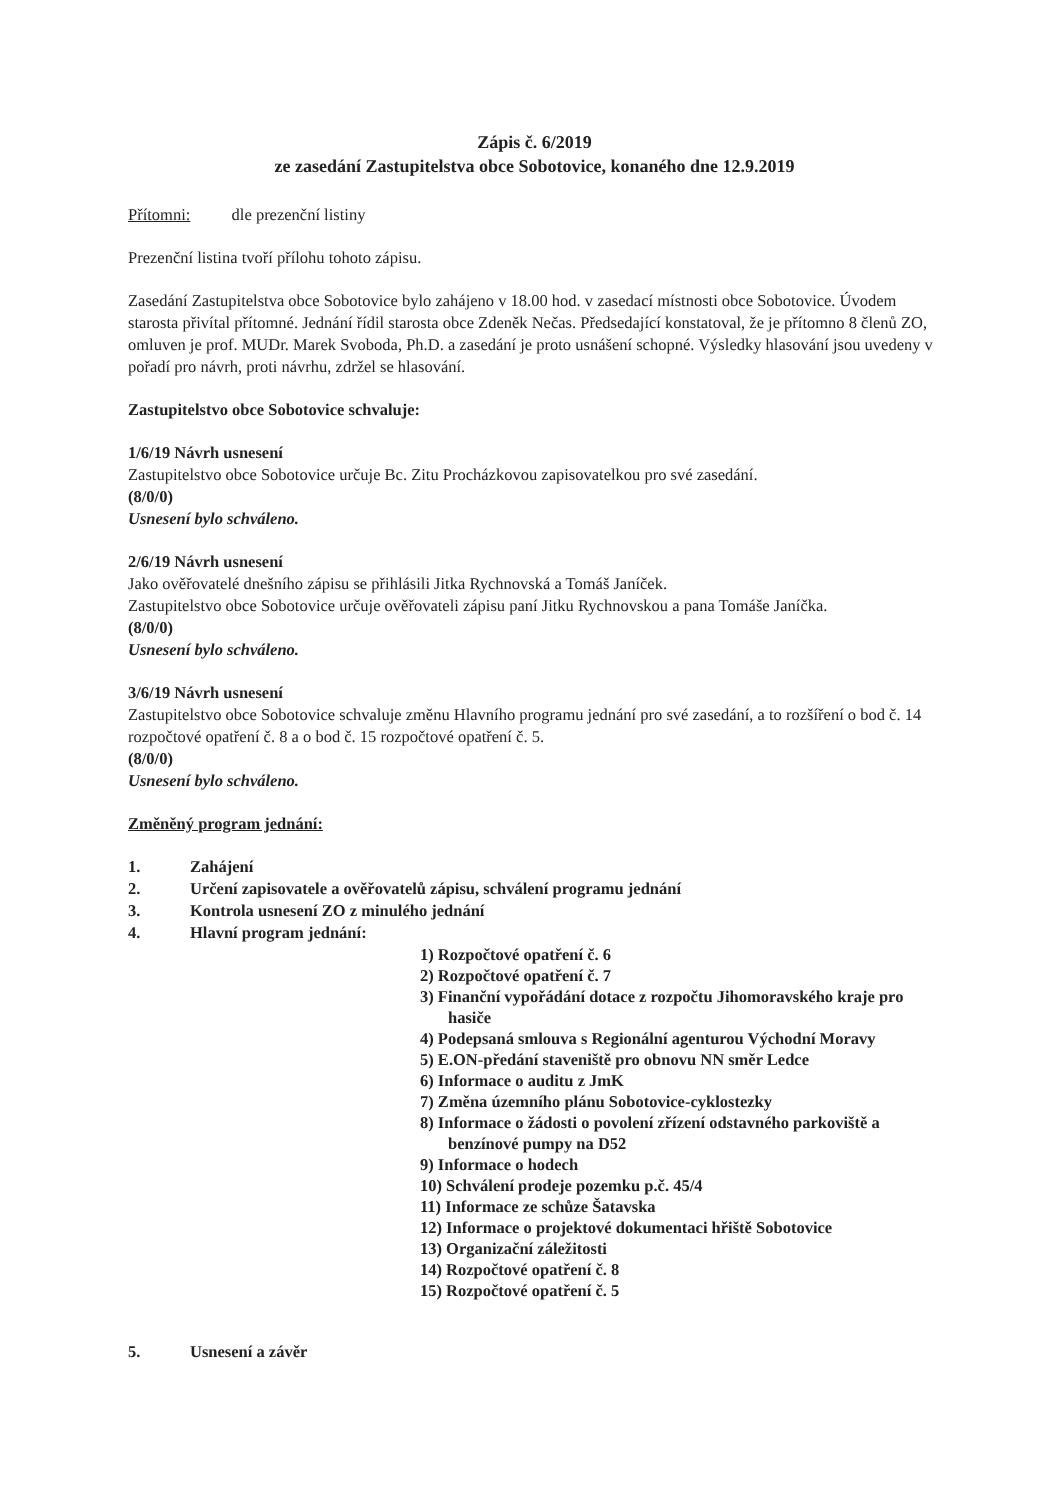Zápis č. 6/2019
ze zasedání Zastupitelstva obce Sobotovice, konaného dne 12.9.2019
Přítomni: dle prezenční listiny
Prezenční listina tvoří přílohu tohoto zápisu.
Zasedání Zastupitelstva obce Sobotovice bylo zahájeno v 18.00 hod. v zasedací místnosti obce Sobotovice. Úvodem starosta přivítal přítomné. Jednání řídil starosta obce Zdeněk Nečas. Předsedající konstatoval, že je přítomno 8 členů ZO, omluven je prof. MUDr. Marek Svoboda, Ph.D. a zasedání je proto usnášení schopné. Výsledky hlasování jsou uvedeny v pořadí pro návrh, proti návrhu, zdržel se hlasování.
Zastupitelstvo obce Sobotovice schvaluje:
1/6/19 Návrh usnesení
Zastupitelstvo obce Sobotovice určuje Bc. Zitu Procházkovou zapisovatelkou pro své zasedání.
(8/0/0)
Usnesení bylo schváleno.
2/6/19 Návrh usnesení
Jako ověřovatelé dnešního zápisu se přihlásili Jitka Rychnovská a Tomáš Janíček.
Zastupitelstvo obce Sobotovice určuje ověřovateli zápisu paní Jitku Rychnovskou a pana Tomáše Janíčka.
(8/0/0)
Usnesení bylo schváleno.
3/6/19 Návrh usnesení
Zastupitelstvo obce Sobotovice schvaluje změnu Hlavního programu jednání pro své zasedání, a to rozšíření o bod č. 14 rozpočtové opatření č. 8 a o bod č. 15 rozpočtové opatření č. 5.
(8/0/0)
Usnesení bylo schváleno.
Změněný program jednání:
1. Zahájení
2. Určení zapisovatele a ověřovatelů zápisu, schválení programu jednání
3. Kontrola usnesení ZO z minulého jednání
4. Hlavní program jednání:
1) Rozpočtové opatření č. 6
2) Rozpočtové opatření č. 7
3) Finanční vypořádání dotace z rozpočtu Jihomoravského kraje pro hasiče
4) Podepsaná smlouva s Regionální agenturou Východní Moravy
5) E.ON-předání staveniště pro obnovu NN směr Ledce
6) Informace o auditu z JmK
7) Změna územního plánu Sobotovice-cyklostezky
8) Informace o žádosti o povolení zřízení odstavného parkoviště a benzínové pumpy na D52
9) Informace o hodech
10) Schválení prodeje pozemku p.č. 45/4
11) Informace ze schůze Šatavska
12) Informace o projektové dokumentaci hřiště Sobotovice
13) Organizační záležitosti
14) Rozpočtové opatření č. 8
15) Rozpočtové opatření č. 5
5. Usnesení a závěr